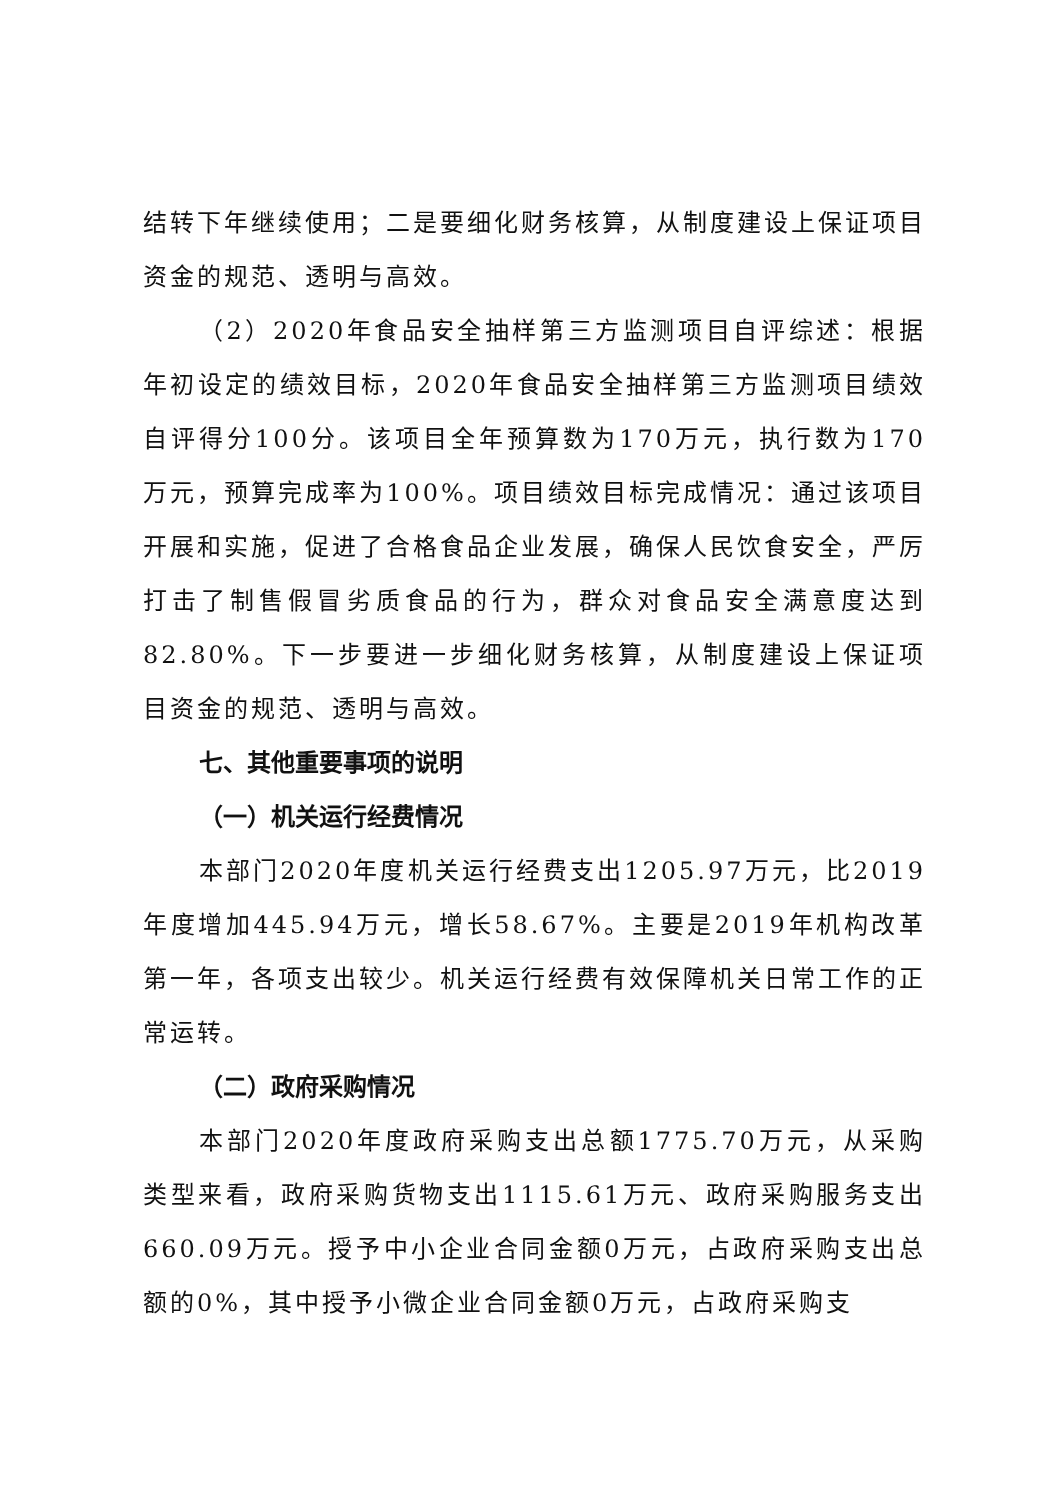结转下年继续使用；二是要细化财务核算，从制度建设上保证项目资金的规范、透明与高效。
（2）2020年食品安全抽样第三方监测项目自评综述：根据年初设定的绩效目标，2020年食品安全抽样第三方监测项目绩效自评得分100分。该项目全年预算数为170万元，执行数为170万元，预算完成率为100%。项目绩效目标完成情况：通过该项目开展和实施，促进了合格食品企业发展，确保人民饮食安全，严厉打击了制售假冒劣质食品的行为，群众对食品安全满意度达到82.80%。下一步要进一步细化财务核算，从制度建设上保证项目资金的规范、透明与高效。
七、其他重要事项的说明
（一）机关运行经费情况
本部门2020年度机关运行经费支出1205.97万元，比2019年度增加445.94万元，增长58.67%。主要是2019年机构改革第一年，各项支出较少。机关运行经费有效保障机关日常工作的正常运转。
（二）政府采购情况
本部门2020年度政府采购支出总额1775.70万元，从采购类型来看，政府采购货物支出1115.61万元、政府采购服务支出660.09万元。授予中小企业合同金额0万元，占政府采购支出总额的0%，其中授予小微企业合同金额0万元，占政府采购支